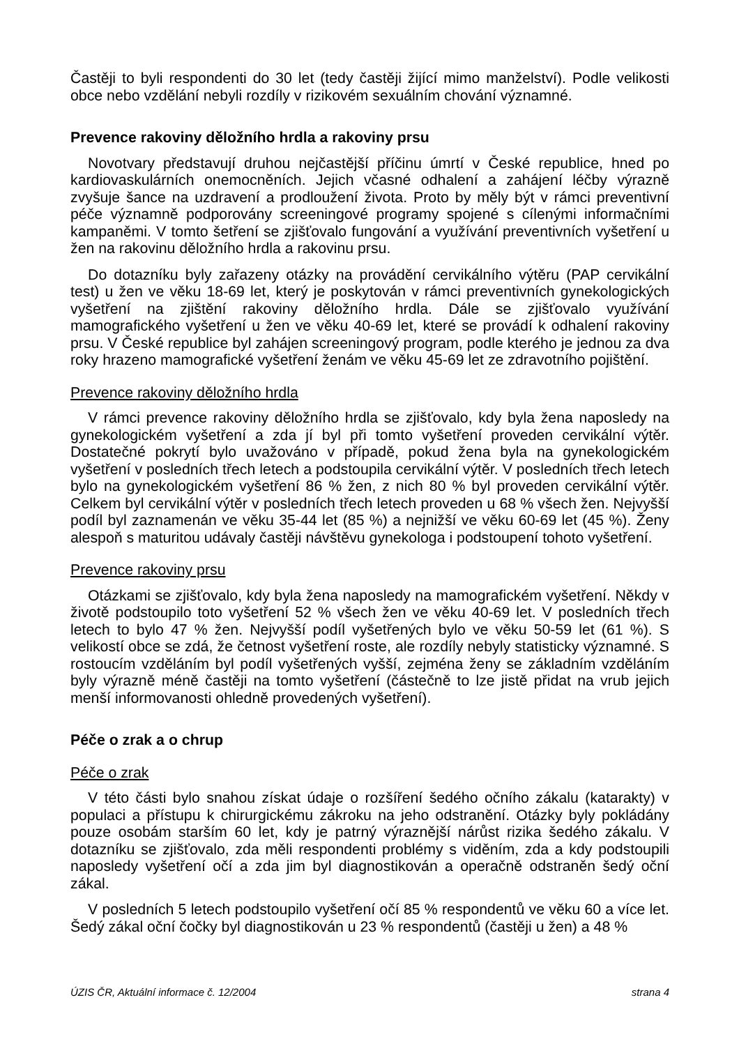Častěji to byli respondenti do 30 let (tedy častěji žijící mimo manželství). Podle velikosti obce nebo vzdělání nebyli rozdíly v rizikovém sexuálním chování významné.
Prevence rakoviny děložního hrdla a rakoviny prsu
Novotvary představují druhou nejčastější příčinu úmrtí v České republice, hned po kardiovaskulárních onemocněních. Jejich včasné odhalení a zahájení léčby výrazně zvyšuje šance na uzdravení a prodloužení života. Proto by měly být v rámci preventivní péče významně podporovány screeningové programy spojené s cílenými informačními kampaněmi. V tomto šetření se zjišťovalo fungování a využívání preventivních vyšetření u žen na rakovinu děložního hrdla a rakovinu prsu.
Do dotazníku byly zařazeny otázky na provádění cervikálního výtěru (PAP cervikální test) u žen ve věku 18-69 let, který je poskytován v rámci preventivních gynekologických vyšetření na zjištění rakoviny děložního hrdla. Dále se zjišťovalo využívání mamografického vyšetření u žen ve věku 40-69 let, které se provádí k odhalení rakoviny prsu. V České republice byl zahájen screeningový program, podle kterého je jednou za dva roky hrazeno mamografické vyšetření ženám ve věku 45-69 let ze zdravotního pojištění.
Prevence rakoviny děložního hrdla
V rámci prevence rakoviny děložního hrdla se zjišťovalo, kdy byla žena naposledy na gynekologickém vyšetření a zda jí byl při tomto vyšetření proveden cervikální výtěr. Dostatečné pokrytí bylo uvažováno v případě, pokud žena byla na gynekologickém vyšetření v posledních třech letech a podstoupila cervikální výtěr. V posledních třech letech bylo na gynekologickém vyšetření 86 % žen, z nich 80 % byl proveden cervikální výtěr. Celkem byl cervikální výtěr v posledních třech letech proveden u 68 % všech žen. Nejvyšší podíl byl zaznamenán ve věku 35-44 let (85 %) a nejnižší ve věku 60-69 let (45 %). Ženy alespoň s maturitou udávaly častěji návštěvu gynekologa i podstoupení tohoto vyšetření.
Prevence rakoviny prsu
Otázkami se zjišťovalo, kdy byla žena naposledy na mamografickém vyšetření. Někdy v životě podstoupilo toto vyšetření 52 % všech žen ve věku 40-69 let. V posledních třech letech to bylo 47 % žen. Nejvyšší podíl vyšetřených bylo ve věku 50-59 let (61 %). S velikostí obce se zdá, že četnost vyšetření roste, ale rozdíly nebyly statisticky významné. S rostoucím vzděláním byl podíl vyšetřených vyšší, zejména ženy se základním vzděláním byly výrazně méně častěji na tomto vyšetření (částečně to lze jistě přidat na vrub jejich menší informovanosti ohledně provedených vyšetření).
Péče o zrak a o chrup
Péče o zrak
V této části bylo snahou získat údaje o rozšíření šedého očního zákalu (katarakty) v populaci a přístupu k chirurgickému zákroku na jeho odstranění. Otázky byly pokládány pouze osobám starším 60 let, kdy je patrný výraznější nárůst rizika šedého zákalu. V dotazníku se zjišťovalo, zda měli respondenti problémy s viděním, zda a kdy podstoupili naposledy vyšetření očí a zda jim byl diagnostikován a operačně odstraněn šedý oční zákal.
V posledních 5 letech podstoupilo vyšetření očí 85 % respondentů ve věku 60 a více let. Šedý zákal oční čočky byl diagnostikován u 23 % respondentů (častěji u žen) a 48 %
ÚZIS ČR, Aktuální informace č. 12/2004 strana 4